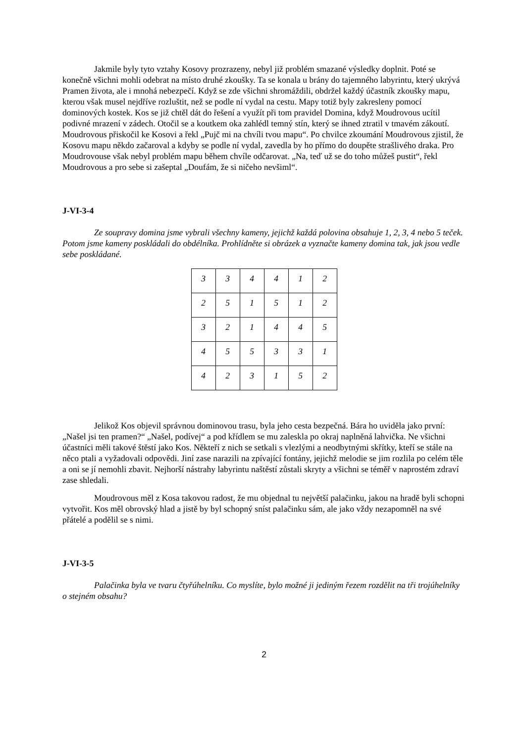Jakmile byly tyto vztahy Kosovy prozrazeny, nebyl již problém smazané výsledky doplnit. Poté se konečně všichni mohli odebrat na místo druhé zkoušky. Ta se konala u brány do tajemného labyrintu, který ukrývá Pramen života, ale i mnohá nebezpečí. Když se zde všichni shromáždili, obdržel každý účastník zkoušky mapu, kterou však musel nejdříve rozluštit, než se podle ní vydal na cestu. Mapy totiž byly zakresleny pomocí dominových kostek. Kos se již chtěl dát do řešení a využít při tom pravidel Domina, když Moudrovous ucítil podivné mrazení v zádech. Otočil se a koutkem oka zahlédl temný stín, který se ihned ztratil v tmavém zákoutí. Moudrovous přiskočil ke Kosovi a řekl „Pujč mi na chvíli tvou mapu“. Po chvilce zkoumání Moudrovous zjistil, že Kosovu mapu někdo začaroval a kdyby se podle ní vydal, zavedla by ho přímo do doupěte strašlivého draka. Pro Moudrovouse však nebyl problém mapu během chvíle odčarovat. „Na, teď už se do toho můžeš pustit“, řekl Moudrovous a pro sebe si zašeptal „Doufám, že si ničeho nevšiml“.
J-VI-3-4
Ze soupravy domina jsme vybrali všechny kameny, jejichž každá polovina obsahuje 1, 2, 3, 4 nebo 5 teček. Potom jsme kameny poskládali do obdélníka. Prohlídněte si obrázek a vyznačte kameny domina tak, jak jsou vedle sebe poskládané.
| 3 | 3 | 4 | 4 | 1 | 2 |
| 2 | 5 | 1 | 5 | 1 | 2 |
| 3 | 2 | 1 | 4 | 4 | 5 |
| 4 | 5 | 5 | 3 | 3 | 1 |
| 4 | 2 | 3 | 1 | 5 | 2 |
Jelikož Kos objevil správnou dominovou trasu, byla jeho cesta bezpečná. Bára ho uviděla jako první: „Našel jsi ten pramen?“ „Našel, podívej“ a pod křídlem se mu zaleskla po okraj naplněná lahvička. Ne všichni účastníci měli takové štěstí jako Kos. Někteří z nich se setkali s vlezlými a neodbytnými skřítky, kteří se stále na něco ptali a vyžadovali odpovědi. Jiní zase narazili na zpívající fontány, jejichž melodie se jim rozlila po celém těle a oni se jí nemohli zbavit. Nejhorší nástrahy labyrintu naštěstí zůstali skryty a všichni se téměř v naprostém zdraví zase shledali.
Moudrovous měl z Kosa takovou radost, že mu objednal tu největší palačinku, jakou na hradě byli schopni vytvořit. Kos měl obrovský hlad a jistě by byl schopný sníst palačinku sám, ale jako vždy nezapomněl na své přátelé a podělil se s nimi.
J-VI-3-5
Palačinka byla ve tvaru čtyřúhelníku. Co myslíte, bylo možné ji jediným řezem rozdělit na tři trojúhelníky o stejném obsahu?
2